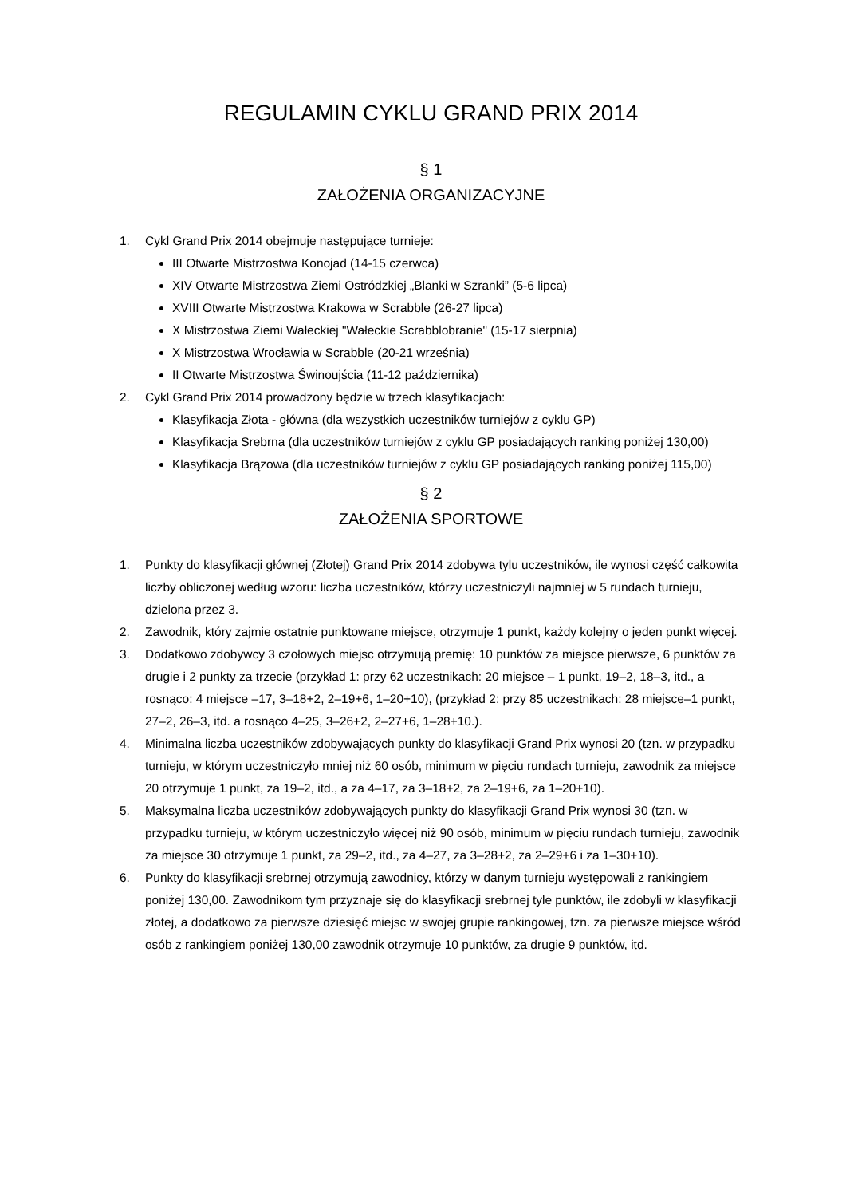REGULAMIN CYKLU GRAND PRIX 2014
§ 1
ZAŁOŻENIA ORGANIZACYJNE
1. Cykl Grand Prix 2014 obejmuje następujące turnieje:
III Otwarte Mistrzostwa Konojad (14-15 czerwca)
XIV Otwarte Mistrzostwa Ziemi Ostródzkiej „Blanki w Szranki” (5-6 lipca)
XVIII Otwarte Mistrzostwa Krakowa w Scrabble (26-27 lipca)
X Mistrzostwa Ziemi Wałeckiej "Wałeckie Scrabblobranie" (15-17 sierpnia)
X Mistrzostwa Wrocławia w Scrabble (20-21 września)
II Otwarte Mistrzostwa Świnoujścia (11-12 października)
2. Cykl Grand Prix 2014 prowadzony będzie w trzech klasyfikacjach:
Klasyfikacja Złota - główna (dla wszystkich uczestników turniejów z cyklu GP)
Klasyfikacja Srebrna (dla uczestników turniejów z cyklu GP posiadających ranking poniżej 130,00)
Klasyfikacja Brązowa (dla uczestników turniejów z cyklu GP posiadających ranking poniżej 115,00)
§ 2
ZAŁOŻENIA SPORTOWE
1. Punkty do klasyfikacji głównej (Złotej) Grand Prix 2014 zdobywa tylu uczestników, ile wynosi część całkowita liczby obliczonej według wzoru: liczba uczestników, którzy uczestniczyli najmniej w 5 rundach turnieju, dzielona przez 3.
2. Zawodnik, który zajmie ostatnie punktowane miejsce, otrzymuje 1 punkt, każdy kolejny o jeden punkt więcej.
3. Dodatkowo zdobywcy 3 czołowych miejsc otrzymują premię: 10 punktów za miejsce pierwsze, 6 punktów za drugie i 2 punkty za trzecie (przykład 1: przy 62 uczestnikach: 20 miejsce – 1 punkt, 19–2, 18–3, itd., a rosnąco: 4 miejsce –17, 3–18+2, 2–19+6, 1–20+10), (przykład 2: przy 85 uczestnikach: 28 miejsce–1 punkt, 27–2, 26–3, itd. a rosnąco 4–25, 3–26+2, 2–27+6, 1–28+10.).
4. Minimalna liczba uczestników zdobywających punkty do klasyfikacji Grand Prix wynosi 20 (tzn. w przypadku turnieju, w którym uczestniczyło mniej niż 60 osób, minimum w pięciu rundach turnieju, zawodnik za miejsce 20 otrzymuje 1 punkt, za 19–2, itd., a za 4–17, za 3–18+2, za 2–19+6, za 1–20+10).
5. Maksymalna liczba uczestników zdobywających punkty do klasyfikacji Grand Prix wynosi 30 (tzn. w przypadku turnieju, w którym uczestniczyło więcej niż 90 osób, minimum w pięciu rundach turnieju, zawodnik za miejsce 30 otrzymuje 1 punkt, za 29–2, itd., za 4–27, za 3–28+2, za 2–29+6 i za 1–30+10).
6. Punkty do klasyfikacji srebrnej otrzymują zawodnicy, którzy w danym turnieju występowali z rankingiem poniżej 130,00. Zawodnikom tym przyznaje się do klasyfikacji srebrnej tyle punktów, ile zdobyli w klasyfikacji złotej, a dodatkowo za pierwsze dziesięć miejsc w swojej grupie rankingowej, tzn. za pierwsze miejsce wśród osób z rankingiem poniżej 130,00 zawodnik otrzymuje 10 punktów, za drugie 9 punktów, itd.